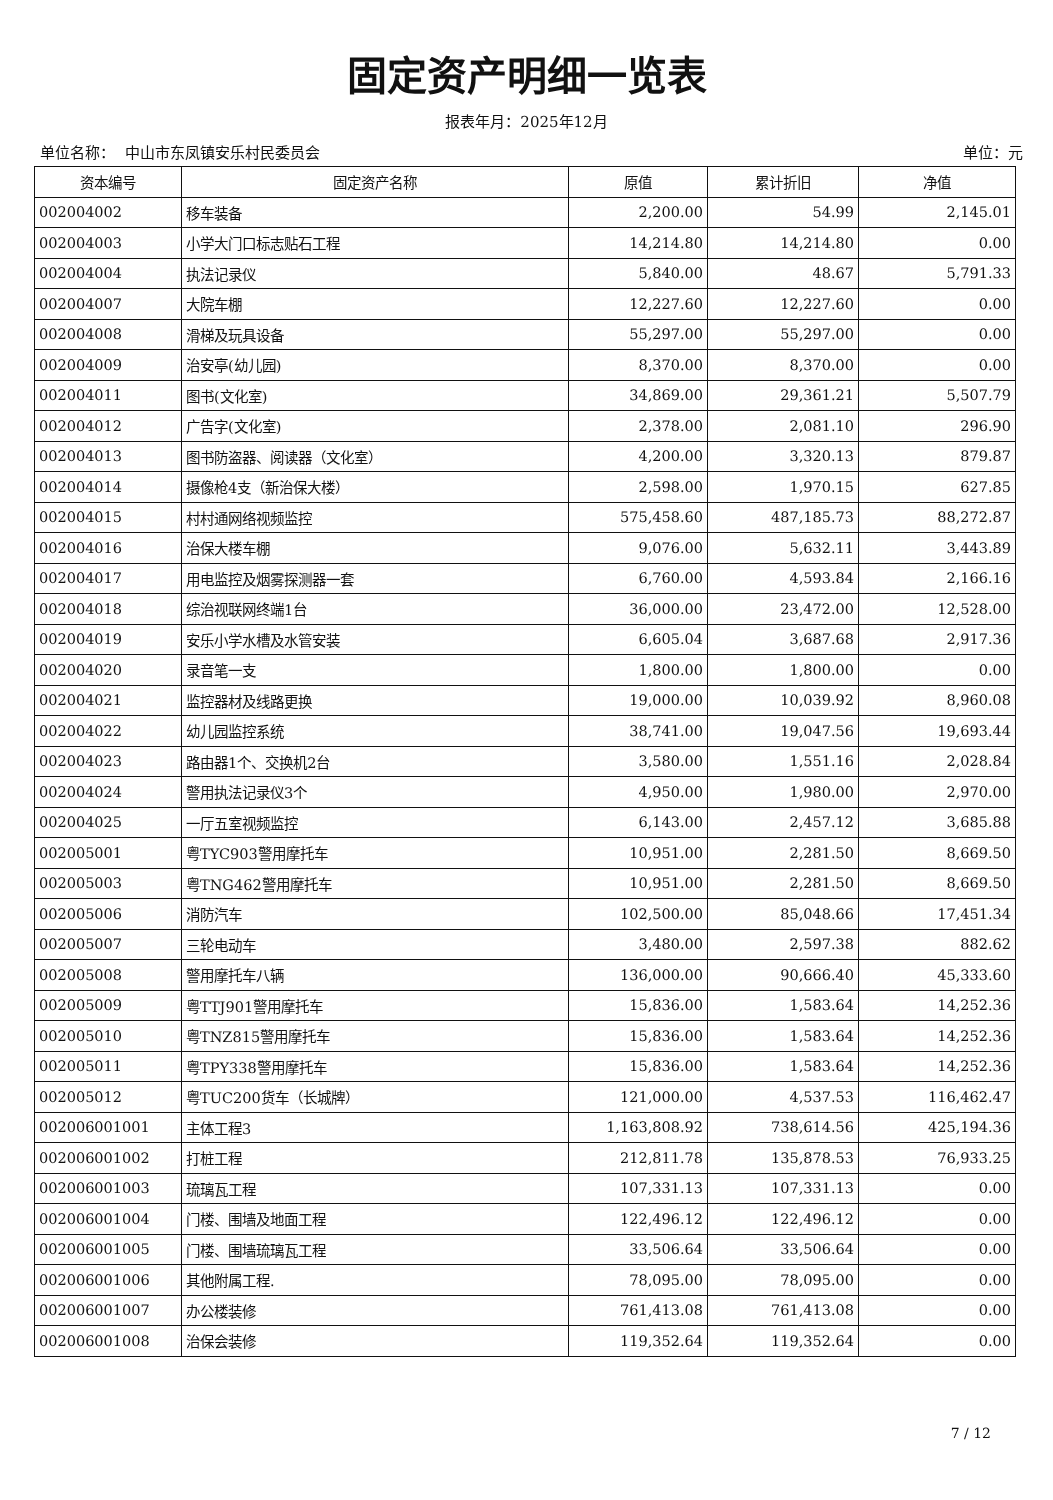固定资产明细一览表
报表年月：2025年12月
单位名称： 中山市东凤镇安乐村民委员会 单位：元
| 资本编号 | 固定资产名称 | 原值 | 累计折旧 | 净值 |
| --- | --- | --- | --- | --- |
| 002004002 | 移车装备 | 2,200.00 | 54.99 | 2,145.01 |
| 002004003 | 小学大门口标志贴石工程 | 14,214.80 | 14,214.80 | 0.00 |
| 002004004 | 执法记录仪 | 5,840.00 | 48.67 | 5,791.33 |
| 002004007 | 大院车棚 | 12,227.60 | 12,227.60 | 0.00 |
| 002004008 | 滑梯及玩具设备 | 55,297.00 | 55,297.00 | 0.00 |
| 002004009 | 治安亭(幼儿园) | 8,370.00 | 8,370.00 | 0.00 |
| 002004011 | 图书(文化室) | 34,869.00 | 29,361.21 | 5,507.79 |
| 002004012 | 广告字(文化室) | 2,378.00 | 2,081.10 | 296.90 |
| 002004013 | 图书防盗器、阅读器（文化室） | 4,200.00 | 3,320.13 | 879.87 |
| 002004014 | 摄像枪4支（新治保大楼） | 2,598.00 | 1,970.15 | 627.85 |
| 002004015 | 村村通网络视频监控 | 575,458.60 | 487,185.73 | 88,272.87 |
| 002004016 | 治保大楼车棚 | 9,076.00 | 5,632.11 | 3,443.89 |
| 002004017 | 用电监控及烟雾探测器一套 | 6,760.00 | 4,593.84 | 2,166.16 |
| 002004018 | 综治视联网终端1台 | 36,000.00 | 23,472.00 | 12,528.00 |
| 002004019 | 安乐小学水槽及水管安装 | 6,605.04 | 3,687.68 | 2,917.36 |
| 002004020 | 录音笔一支 | 1,800.00 | 1,800.00 | 0.00 |
| 002004021 | 监控器材及线路更换 | 19,000.00 | 10,039.92 | 8,960.08 |
| 002004022 | 幼儿园监控系统 | 38,741.00 | 19,047.56 | 19,693.44 |
| 002004023 | 路由器1个、交换机2台 | 3,580.00 | 1,551.16 | 2,028.84 |
| 002004024 | 警用执法记录仪3个 | 4,950.00 | 1,980.00 | 2,970.00 |
| 002004025 | 一厅五室视频监控 | 6,143.00 | 2,457.12 | 3,685.88 |
| 002005001 | 粤TYC903警用摩托车 | 10,951.00 | 2,281.50 | 8,669.50 |
| 002005003 | 粤TNG462警用摩托车 | 10,951.00 | 2,281.50 | 8,669.50 |
| 002005006 | 消防汽车 | 102,500.00 | 85,048.66 | 17,451.34 |
| 002005007 | 三轮电动车 | 3,480.00 | 2,597.38 | 882.62 |
| 002005008 | 警用摩托车八辆 | 136,000.00 | 90,666.40 | 45,333.60 |
| 002005009 | 粤TTJ901警用摩托车 | 15,836.00 | 1,583.64 | 14,252.36 |
| 002005010 | 粤TNZ815警用摩托车 | 15,836.00 | 1,583.64 | 14,252.36 |
| 002005011 | 粤TPY338警用摩托车 | 15,836.00 | 1,583.64 | 14,252.36 |
| 002005012 | 粤TUC200货车（长城牌） | 121,000.00 | 4,537.53 | 116,462.47 |
| 002006001001 | 主体工程3 | 1,163,808.92 | 738,614.56 | 425,194.36 |
| 002006001002 | 打桩工程 | 212,811.78 | 135,878.53 | 76,933.25 |
| 002006001003 | 琉璃瓦工程 | 107,331.13 | 107,331.13 | 0.00 |
| 002006001004 | 门楼、围墙及地面工程 | 122,496.12 | 122,496.12 | 0.00 |
| 002006001005 | 门楼、围墙琉璃瓦工程 | 33,506.64 | 33,506.64 | 0.00 |
| 002006001006 | 其他附属工程. | 78,095.00 | 78,095.00 | 0.00 |
| 002006001007 | 办公楼装修 | 761,413.08 | 761,413.08 | 0.00 |
| 002006001008 | 治保会装修 | 119,352.64 | 119,352.64 | 0.00 |
7 / 12